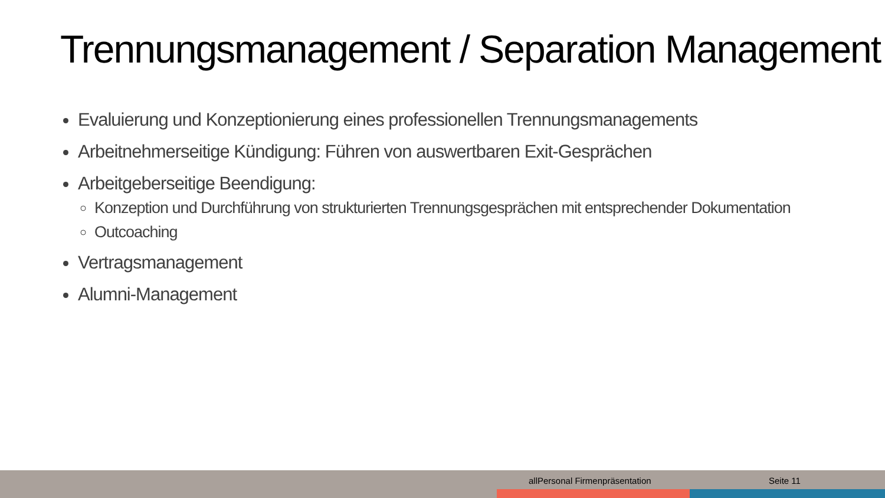Trennungsmanagement / Separation Management
Evaluierung und Konzeptionierung eines professionellen Trennungsmanagements
Arbeitnehmerseitige Kündigung: Führen von auswertbaren Exit-Gesprächen
Arbeitgeberseitige Beendigung:
Konzeption und Durchführung von strukturierten Trennungsgesprächen mit entsprechender Dokumentation
Outcoaching
Vertragsmanagement
Alumni-Management
allPersonal Firmenpräsentation Seite 11